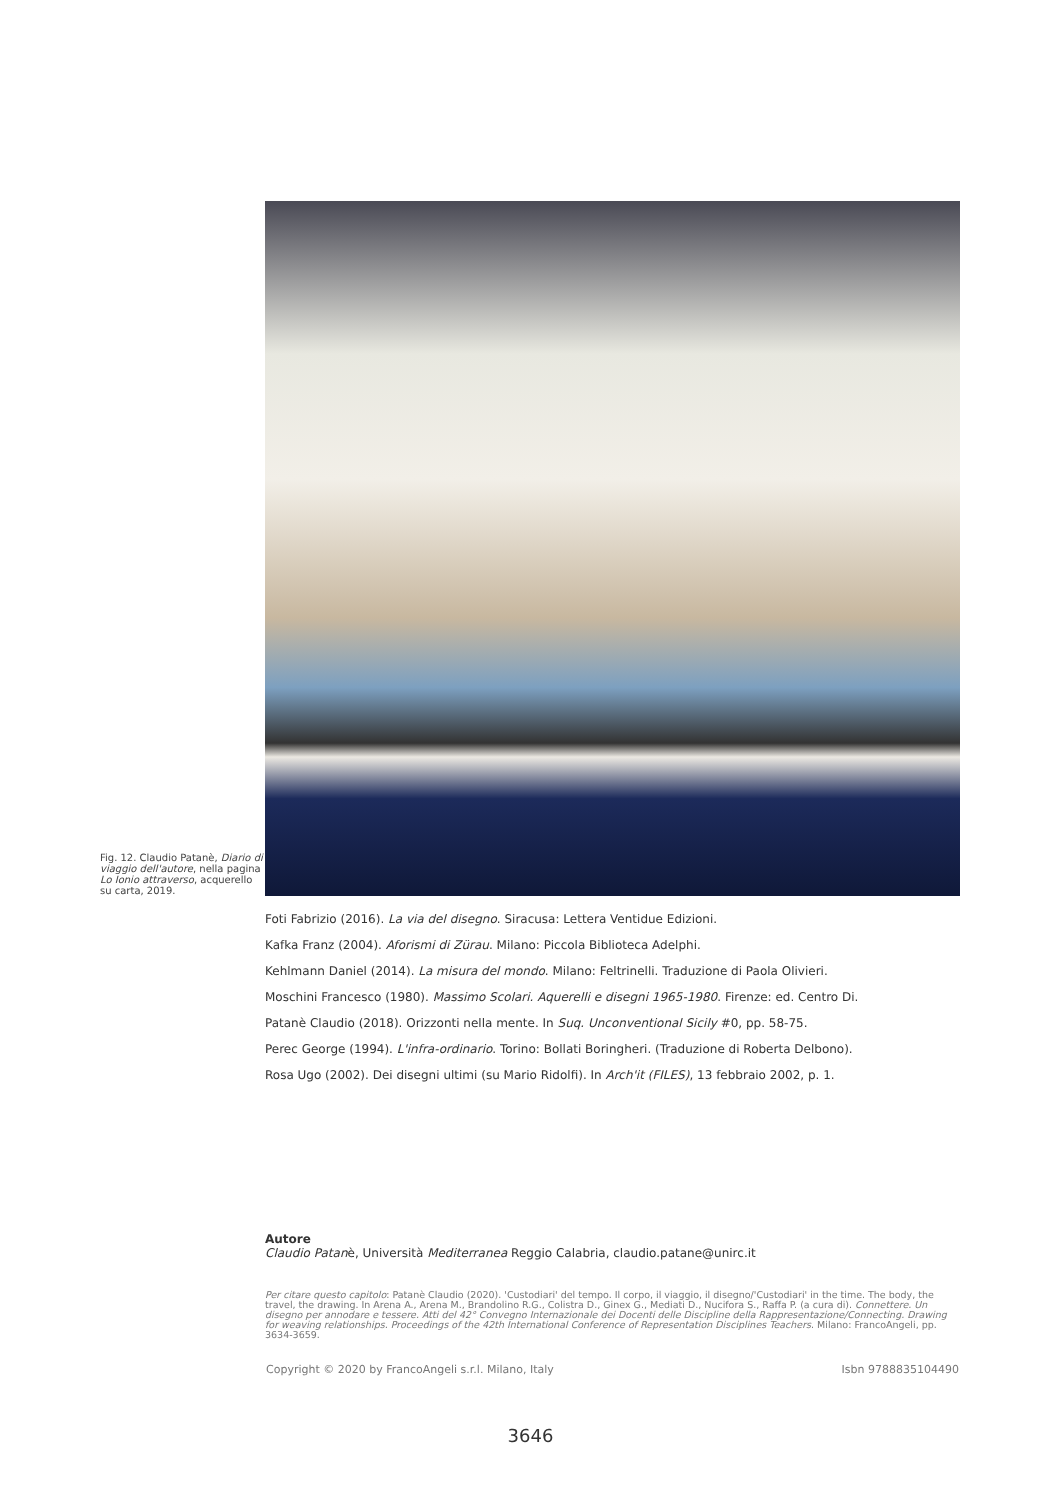Fig. 12. Claudio Patanè, Diario di viaggio dell'autore, nella pagina Lo Ionio attraverso, acquerello su carta, 2019.
Foti Fabrizio (2016). La via del disegno. Siracusa: Lettera Ventidue Edizioni.
Kafka Franz (2004). Aforismi di Zürau. Milano: Piccola Biblioteca Adelphi.
Kehlmann Daniel (2014). La misura del mondo. Milano: Feltrinelli. Traduzione di Paola Olivieri.
Moschini Francesco (1980). Massimo Scolari. Aquerelli e disegni 1965-1980. Firenze: ed. Centro Di.
Patanè Claudio (2018). Orizzonti nella mente. In Suq. Unconventional Sicily #0, pp. 58-75.
Perec George (1994). L'infra-ordinario. Torino: Bollati Boringheri. (Traduzione di Roberta Delbono).
Rosa Ugo (2002). Dei disegni ultimi (su Mario Ridolfi). In Arch'it (FILES), 13 febbraio 2002, p. 1.
Autore
Claudio Patanè, Università Mediterranea Reggio Calabria, claudio.patane@unirc.it
Per citare questo capitolo: Patanè Claudio (2020). 'Custodiari' del tempo. Il corpo, il viaggio, il disegno/'Custodiari' in the time. The body, the travel, the drawing. In Arena A., Arena M., Brandolino R.G., Colistra D., Ginex G., Mediati D., Nucifora S., Raffa P. (a cura di). Connettere. Un disegno per annodare e tessere. Atti del 42° Convegno Internazionale dei Docenti delle Discipline della Rappresentazione/Connecting. Drawing for weaving relationships. Proceedings of the 42th International Conference of Representation Disciplines Teachers. Milano: FrancoAngeli, pp. 3634-3659.
Copyright © 2020 by FrancoAngeli s.r.l. Milano, Italy Isbn 9788835104490
3646